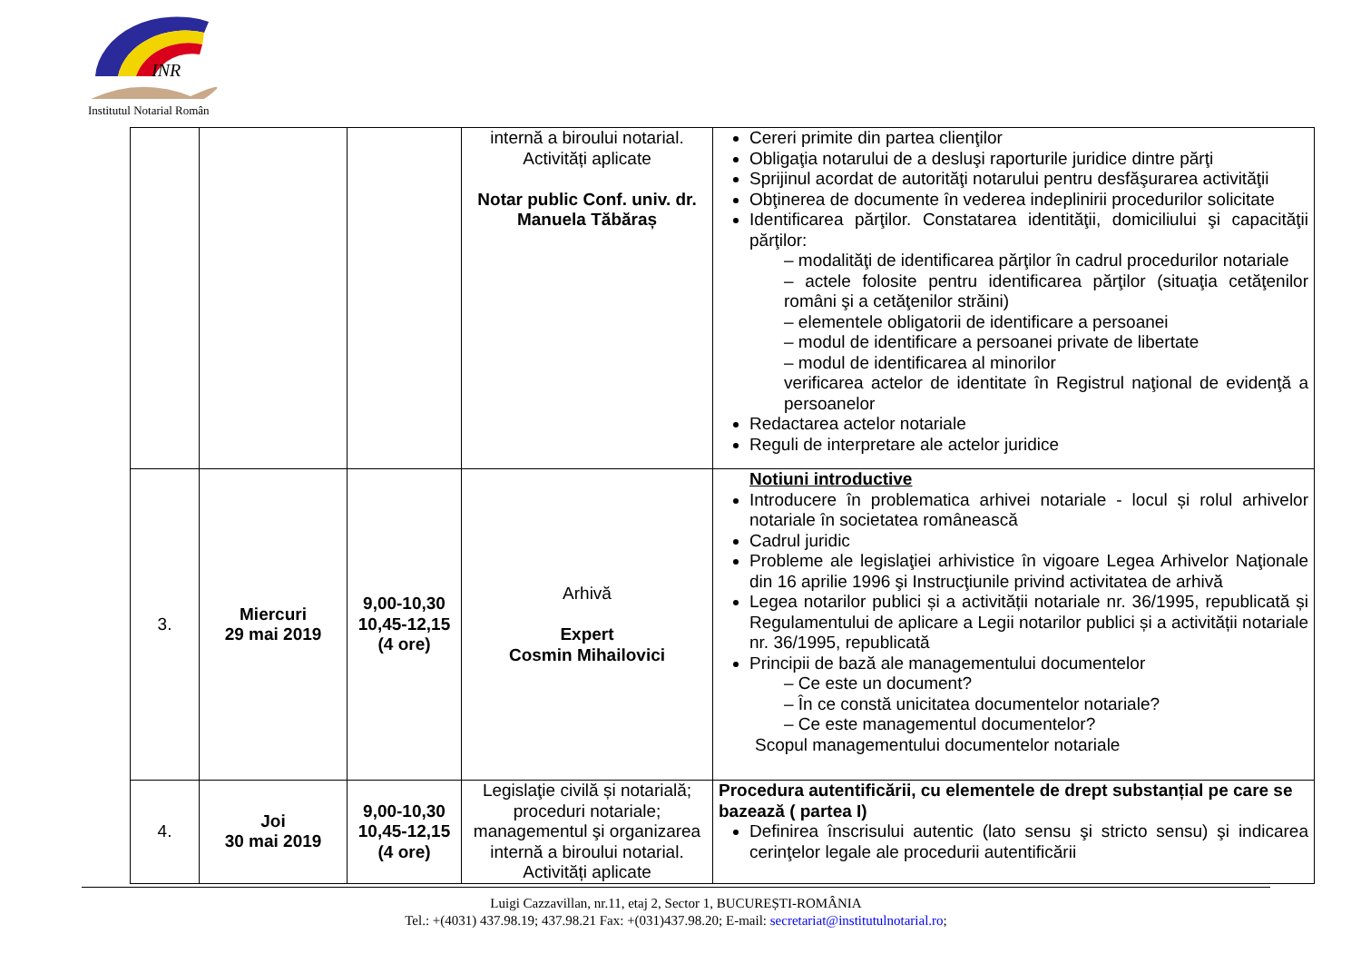INR
Institutul Notarial Român
| | | | internă a biroului notarial. Activități aplicate Notar public Conf. univ. dr. Manuela Tăbăraș | Cereri primite din partea clienţilor Obligaţia notarului de a desluşi raporturile juridice dintre părţi Sprijinul acordat de autorităţi notarului pentru desfăşurarea activităţii Obţinerea de documente în vederea indeplinirii procedurilor solicitate Identificarea părţilor. Constatarea identităţii, domiciliului şi capacităţii părţilor: – modalităţi de identificarea părţilor în cadrul procedurilor notariale – actele folosite pentru identificarea părţilor (situaţia cetăţenilor români şi a cetăţenilor străini) – elementele obligatorii de identificare a persoanei – modul de identificare a persoanei private de libertate – modul de identificarea al minorilor verificarea actelor de identitate în Registrul naţional de evidenţă a persoanelor Redactarea actelor notariale Reguli de interpretare ale actelor juridice |
| 3. | Miercuri 29 mai 2019 | 9,00-10,30 10,45-12,15 (4 ore) | Arhivă Expert Cosmin Mihailovici | Notiuni introductive Introducere în problematica arhivei notariale - locul și rolul arhivelor notariale în societatea românească Cadrul juridic Probleme ale legislaţiei arhivistice în vigoare Legea Arhivelor Naţionale din 16 aprilie 1996 şi Instrucţiunile privind activitatea de arhivă Legea notarilor publici și a activității notariale nr. 36/1995, republicată și Regulamentului de aplicare a Legii notarilor publici și a activității notariale nr. 36/1995, republicată Principii de bază ale managementului documentelor – Ce este un document? – În ce constă unicitatea documentelor notariale? – Ce este managementul documentelor? Scopul managementului documentelor notariale |
| 4. | Joi 30 mai 2019 | 9,00-10,30 10,45-12,15 (4 ore) | Legislaţie civilă și notarială; proceduri notariale; managementul şi organizarea internă a biroului notarial. Activități aplicate | Procedura autentificării, cu elementele de drept substanțial pe care se bazează ( partea I) Definirea înscrisului autentic (lato sensu şi stricto sensu) şi indicarea cerinţelor legale ale procedurii autentificării |
Luigi Cazzavillan, nr.11, etaj 2, Sector 1, BUCUREȘTI-ROMÂNIA
Tel.: +(4031) 437.98.19; 437.98.21 Fax: +(031)437.98.20; E-mail: secretariat@institutulnotarial.ro;